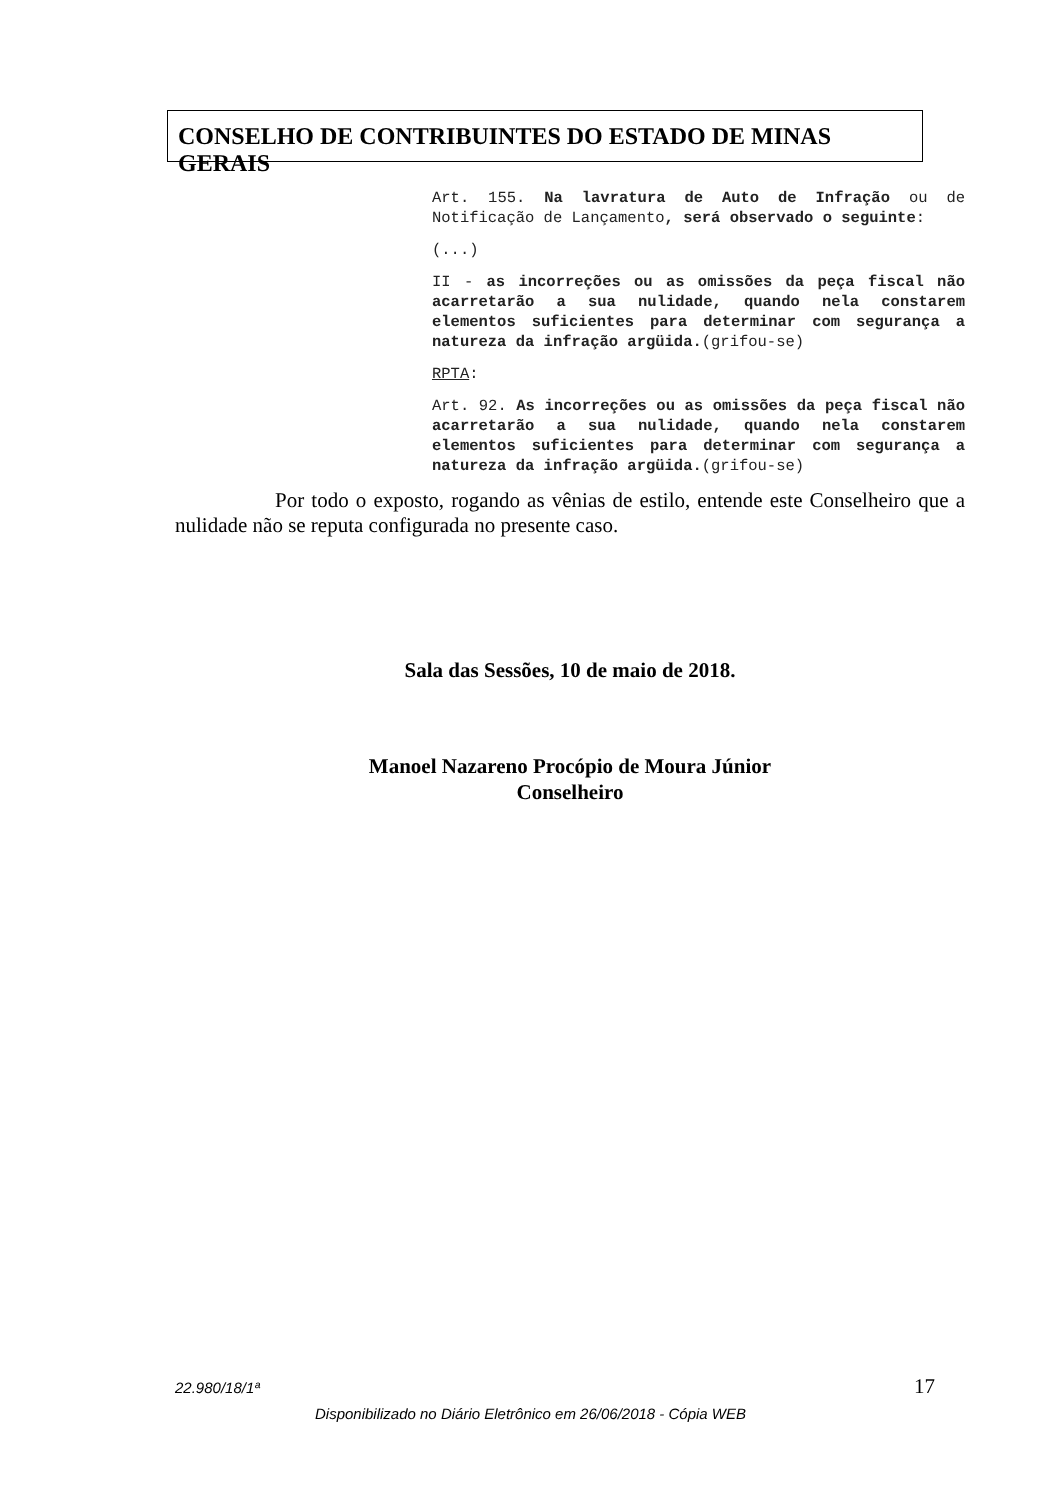CONSELHO DE CONTRIBUINTES DO ESTADO DE MINAS GERAIS
Art. 155. Na lavratura de Auto de Infração ou de Notificação de Lançamento, será observado o seguinte:
(...)
II - as incorreções ou as omissões da peça fiscal não acarretarão a sua nulidade, quando nela constarem elementos suficientes para determinar com segurança a natureza da infração argüida.(grifou-se)
RPTA:
Art. 92. As incorreções ou as omissões da peça fiscal não acarretarão a sua nulidade, quando nela constarem elementos suficientes para determinar com segurança a natureza da infração argüida.(grifou-se)
Por todo o exposto, rogando as vênias de estilo, entende este Conselheiro que a nulidade não se reputa configurada no presente caso.
Sala das Sessões, 10 de maio de 2018.
Manoel Nazareno Procópio de Moura Júnior
Conselheiro
22.980/18/1ª 17
Disponibilizado no Diário Eletrônico em 26/06/2018 - Cópia WEB